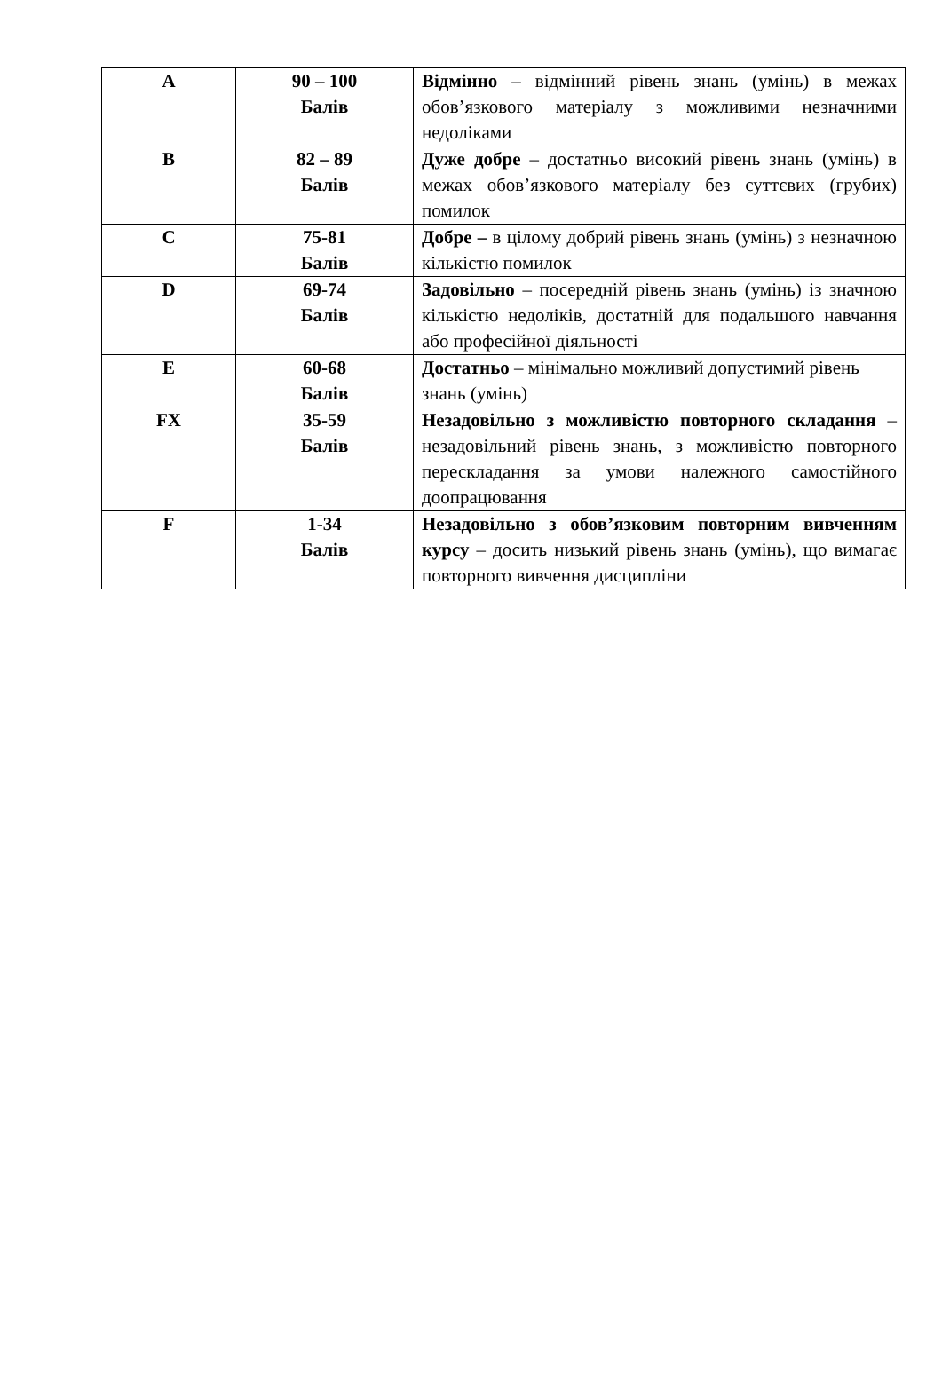| A | 90 – 100 Балів | Відмінно – відмінний рівень знань (умінь) в межах обов’язкового матеріалу з можливими незначними недоліками |
| B | 82 – 89 Балів | Дуже добре – достатньо високий рівень знань (умінь) в межах обов’язкового матеріалу без суттєвих (грубих) помилок |
| C | 75-81 Балів | Добре – в цілому добрий рівень знань (умінь) з незначною кількістю помилок |
| D | 69-74 Балів | Задовільно – посередній рівень знань (умінь) із значною кількістю недоліків, достатній для подальшого навчання або професійної діяльності |
| E | 60-68 Балів | Достатньо – мінімально можливий допустимий рівень знань (умінь) |
| FX | 35-59 Балів | Незадовільно з можливістю повторного складання – незадовільний рівень знань, з можливістю повторного перескладання за умови належного самостійного доопрацювання |
| F | 1-34 Балів | Незадовільно з обов’язковим повторним вивченням курсу – досить низький рівень знань (умінь), що вимагає повторного вивчення дисципліни |